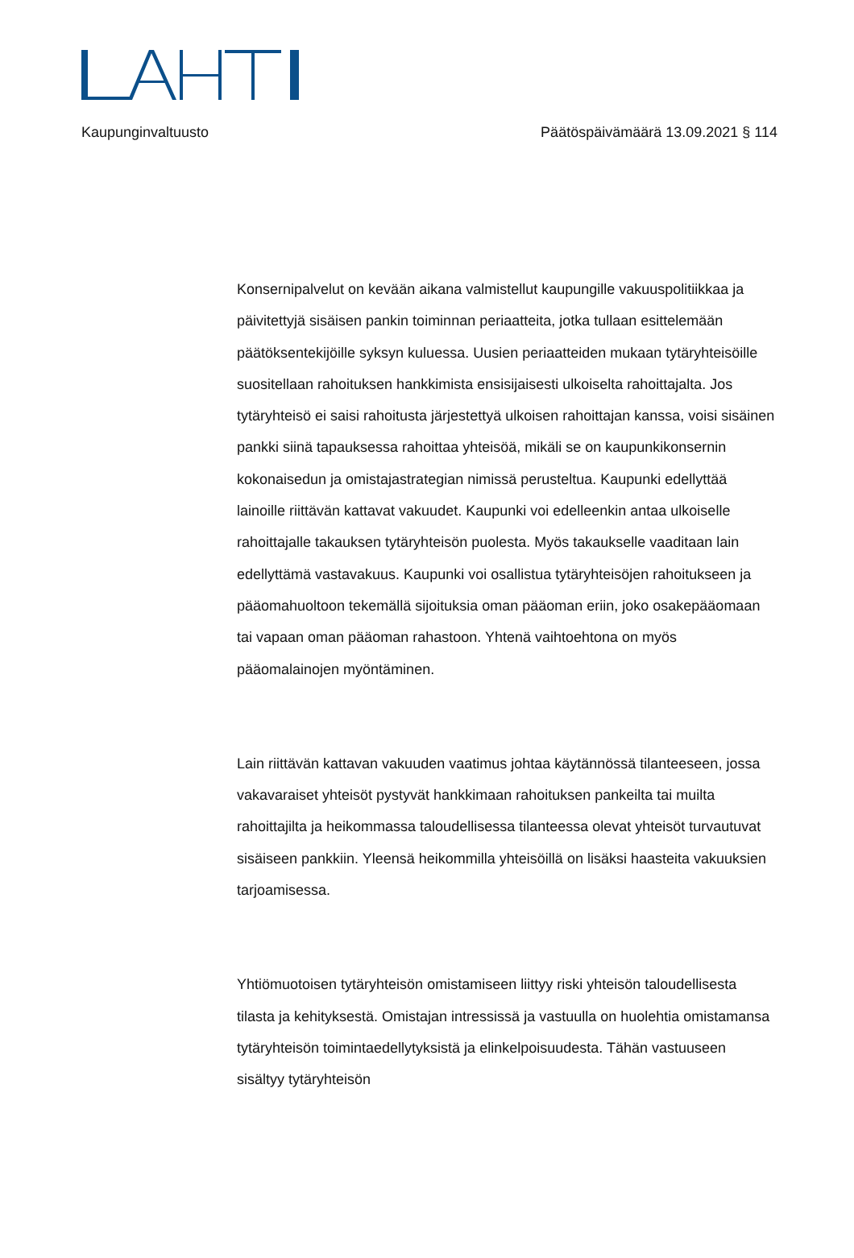Kaupunginvaltuusto Päätöspäivämäärä 13.09.2021 § 114
Konsernipalvelut on kevään aikana valmistellut kaupungille vakuuspolitiikkaa ja päivitettyjä sisäisen pankin toiminnan periaatteita, jotka tullaan esittelemään päätöksentekijöille syksyn kuluessa. Uusien periaatteiden mukaan tytäryhteisöille suositellaan rahoituksen hankkimista ensisijaisesti ulkoiselta rahoittajalta. Jos tytäryhteisö ei saisi rahoitusta järjestettyä ulkoisen rahoittajan kanssa, voisi sisäinen pankki siinä tapauksessa rahoittaa yhteisöä, mikäli se on kaupunkikonsernin kokonaisedun ja omistajastrategian nimissä perusteltua. Kaupunki edellyttää lainoille riittävän kattavat vakuudet. Kaupunki voi edelleenkin antaa ulkoiselle rahoittajalle takauksen tytäryhteisön puolesta. Myös takaukselle vaaditaan lain edellyttämä vastavakuus. Kaupunki voi osallistua tytäryhteisöjen rahoitukseen ja pääomahuoltoon tekemällä sijoituksia oman pääoman eriin, joko osakepääomaan tai vapaan oman pääoman rahastoon. Yhtenä vaihtoehtona on myös pääomalainojen myöntäminen.
Lain riittävän kattavan vakuuden vaatimus johtaa käytännössä tilanteeseen, jossa vakavaraiset yhteisöt pystyvät hankkimaan rahoituksen pankeilta tai muilta rahoittajilta ja heikommassa taloudellisessa tilanteessa olevat yhteisöt turvautuvat sisäiseen pankkiin. Yleensä heikommilla yhteisöillä on lisäksi haasteita vakuuksien tarjoamisessa.
Yhtiömuotoisen tytäryhteisön omistamiseen liittyy riski yhteisön taloudellisesta tilasta ja kehityksestä. Omistajan intressissä ja vastuulla on huolehtia omistamansa tytäryhteisön toimintaedellytyksistä ja elinkelpoisuudesta. Tähän vastuuseen sisältyy tytäryhteisön